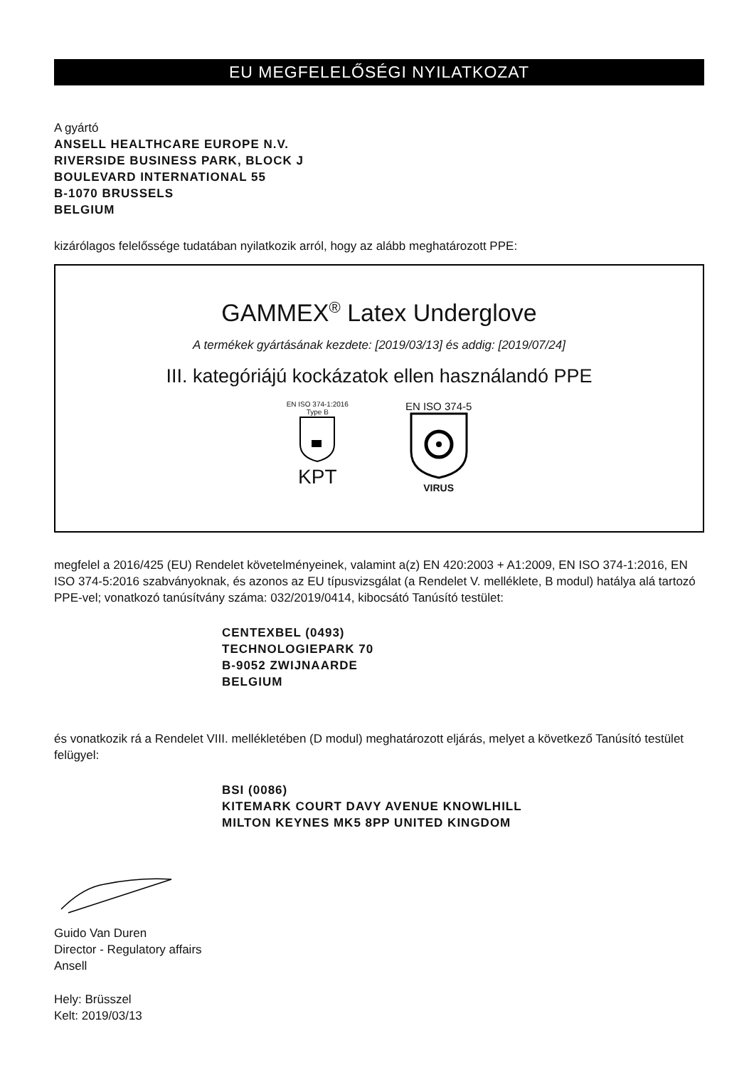EU MEGFELELŐSÉGI NYILATKOZAT
A gyártó
ANSELL HEALTHCARE EUROPE N.V.
RIVERSIDE BUSINESS PARK, BLOCK J
BOULEVARD INTERNATIONAL 55
B-1070 BRUSSELS
BELGIUM
kizárólagos felelőssége tudatában nyilatkozik arról, hogy az alább meghatározott PPE:
GAMMEX<sup>®</sup> Latex Underglove
A termékek gyártásának kezdete: [2019/03/13] és addig: [2019/07/24]
III. kategóriájú kockázatok ellen használandó PPE
EN ISO 374-1:2016
Type B
KPT
EN ISO 374-5
VIRUS
megfelel a 2016/425 (EU) Rendelet követelményeinek, valamint a(z) EN 420:2003 + A1:2009, EN ISO 374-1:2016, EN ISO 374-5:2016 szabványoknak, és azonos az EU típusvizsgálat (a Rendelet V. melléklete, B modul) hatálya alá tartozó PPE-vel; vonatkozó tanúsítvány száma: 032/2019/0414, kibocsátó Tanúsító testület:
CENTEXBEL (0493)
TECHNOLOGIEPARK 70
B-9052 ZWIJNAARDE
BELGIUM
és vonatkozik rá a Rendelet VIII. mellékletében (D modul) meghatározott eljárás, melyet a következő Tanúsító testület felügyel:
BSI (0086)
KITEMARK COURT DAVY AVENUE KNOWLHILL
MILTON KEYNES MK5 8PP UNITED KINGDOM
Guido Van Duren
Director - Regulatory affairs
Ansell
Hely: Brüsszel
Kelt: 2019/03/13